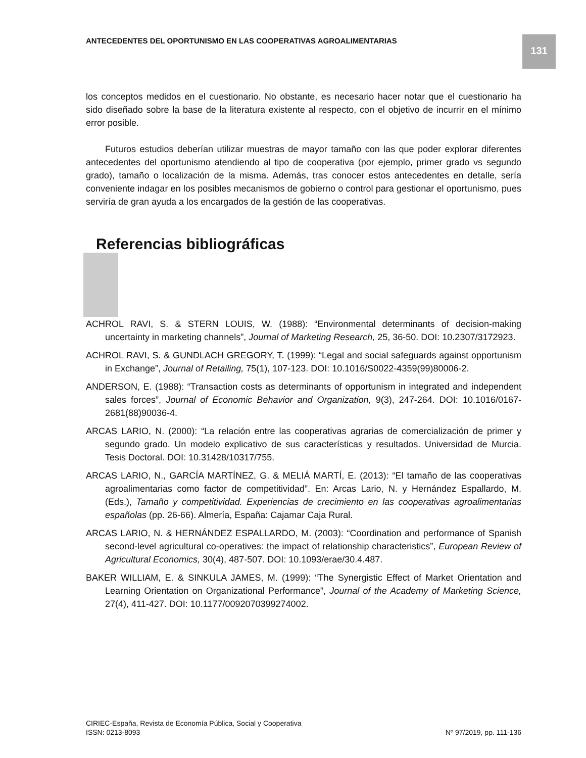ANTECEDENTES DEL OPORTUNISMO EN LAS COOPERATIVAS AGROALIMENTARIAS
131
los conceptos medidos en el cuestionario. No obstante, es necesario hacer notar que el cuestionario ha sido diseñado sobre la base de la literatura existente al respecto, con el objetivo de incurrir en el mínimo error posible.
Futuros estudios deberían utilizar muestras de mayor tamaño con las que poder explorar diferentes antecedentes del oportunismo atendiendo al tipo de cooperativa (por ejemplo, primer grado vs segundo grado), tamaño o localización de la misma. Además, tras conocer estos antecedentes en detalle, sería conveniente indagar en los posibles mecanismos de gobierno o control para gestionar el oportunismo, pues serviría de gran ayuda a los encargados de la gestión de las cooperativas.
Referencias bibliográficas
ACHROL RAVI, S. & STERN LOUIS, W. (1988): “Environmental determinants of decision-making uncertainty in marketing channels”, Journal of Marketing Research, 25, 36-50. DOI: 10.2307/3172923.
ACHROL RAVI, S. & GUNDLACH GREGORY, T. (1999): “Legal and social safeguards against opportunism in Exchange”, Journal of Retailing, 75(1), 107-123. DOI: 10.1016/S0022-4359(99)80006-2.
ANDERSON, E. (1988): “Transaction costs as determinants of opportunism in integrated and independent sales forces”, Journal of Economic Behavior and Organization, 9(3), 247-264. DOI: 10.1016/0167-2681(88)90036-4.
ARCAS LARIO, N. (2000): “La relación entre las cooperativas agrarias de comercialización de primer y segundo grado. Un modelo explicativo de sus características y resultados. Universidad de Murcia. Tesis Doctoral. DOI: 10.31428/10317/755.
ARCAS LARIO, N., GARCÍA MARTÍNEZ, G. & MELIÁ MARTÍ, E. (2013): “El tamaño de las cooperativas agroalimentarias como factor de competitividad”. En: Arcas Lario, N. y Hernández Espallardo, M. (Eds.), Tamaño y competitividad. Experiencias de crecimiento en las cooperativas agroalimentarias españolas (pp. 26-66). Almería, España: Cajamar Caja Rural.
ARCAS LARIO, N. & HERNÁNDEZ ESPALLARDO, M. (2003): “Coordination and performance of Spanish second-level agricultural co-operatives: the impact of relationship characteristics”, European Review of Agricultural Economics, 30(4), 487-507. DOI: 10.1093/erae/30.4.487.
BAKER WILLIAM, E. & SINKULA JAMES, M. (1999): “The Synergistic Effect of Market Orientation and Learning Orientation on Organizational Performance”, Journal of the Academy of Marketing Science, 27(4), 411-427. DOI: 10.1177/0092070399274002.
CIRIEC-España, Revista de Economía Pública, Social y Cooperativa
ISSN: 0213-8093 Nº 97/2019, pp. 111-136